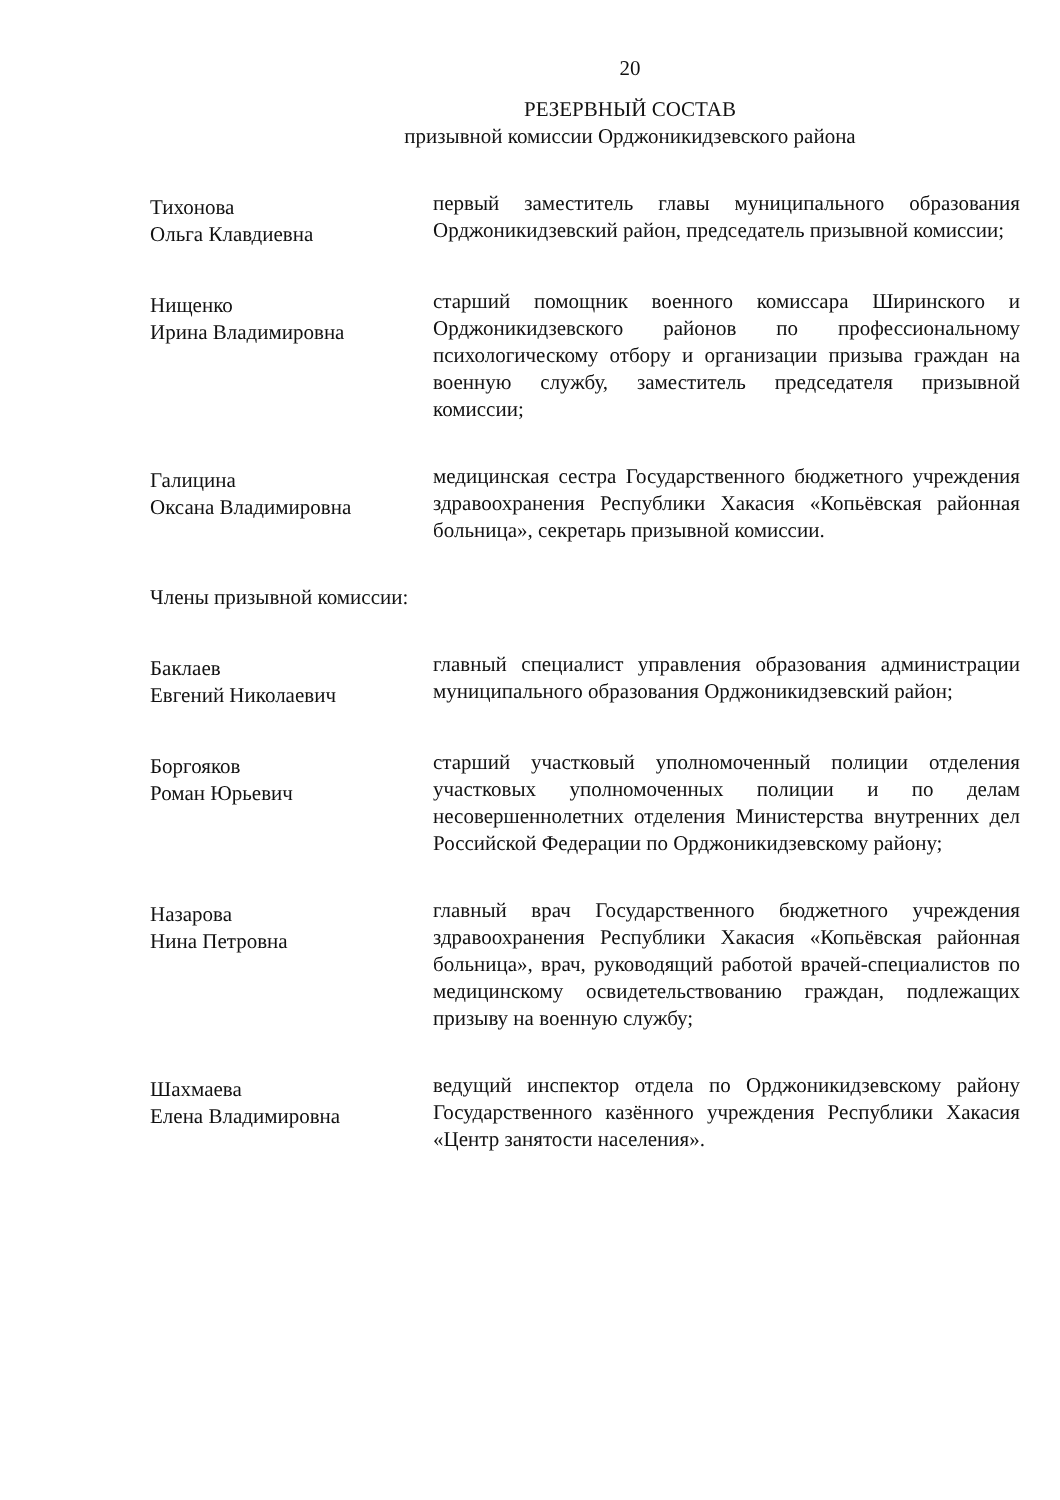20
РЕЗЕРВНЫЙ СОСТАВ
призывной комиссии Орджоникидзевского района
Тихонова
Ольга Клавдиевна
первый заместитель главы муниципального образования Орджоникидзевский район, председатель призывной комиссии;
Нищенко
Ирина Владимировна
старший помощник военного комиссара Ширинского и Орджоникидзевского районов по профессиональному психологическому отбору и организации призыва граждан на военную службу, заместитель председателя призывной комиссии;
Галицина
Оксана Владимировна
медицинская сестра Государственного бюджетного учреждения здравоохранения Республики Хакасия «Копьёвская районная больница», секретарь призывной комиссии.
Члены призывной комиссии:
Баклаев
Евгений Николаевич
главный специалист управления образования администрации муниципального образования Орджоникидзевский район;
Боргояков
Роман Юрьевич
старший участковый уполномоченный полиции отделения участковых уполномоченных полиции и по делам несовершеннолетних отделения Министерства внутренних дел Российской Федерации по Орджоникидзевскому району;
Назарова
Нина Петровна
главный врач Государственного бюджетного учреждения здравоохранения Республики Хакасия «Копьёвская районная больница», врач, руководящий работой врачей-специалистов по медицинскому освидетельствованию граждан, подлежащих призыву на военную службу;
Шахмаева
Елена Владимировна
ведущий инспектор отдела по Орджоникидзевскому району Государственного казённого учреждения Республики Хакасия «Центр занятости населения».